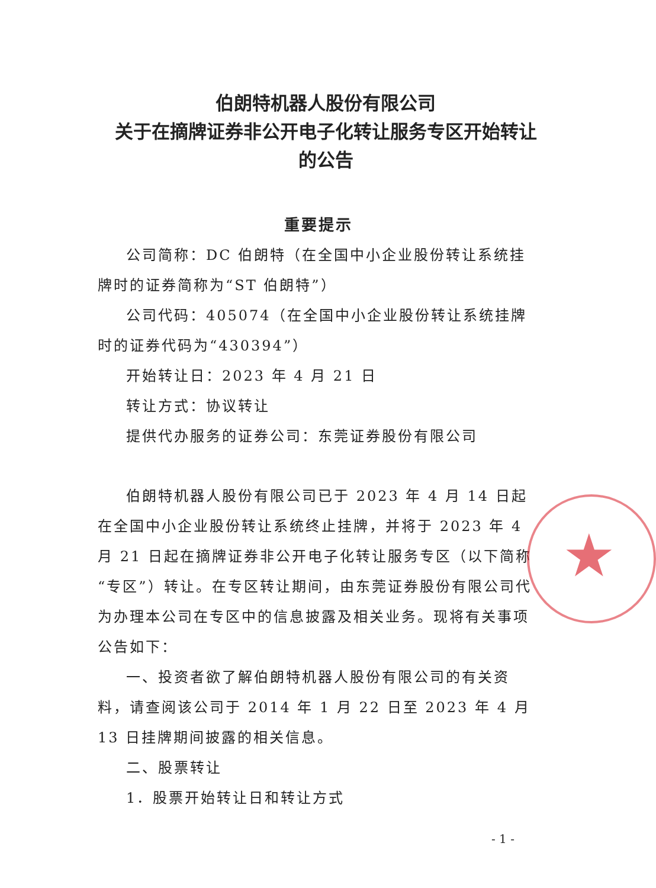伯朗特机器人股份有限公司
关于在摘牌证券非公开电子化转让服务专区开始转让
的公告
重要提示
公司简称：DC 伯朗特（在全国中小企业股份转让系统挂牌时的证券简称为“ST 伯朗特”）
公司代码：405074（在全国中小企业股份转让系统挂牌时的证券代码为“430394”）
开始转让日：2023 年 4 月 21 日
转让方式：协议转让
提供代办服务的证券公司：东莞证券股份有限公司
伯朗特机器人股份有限公司已于 2023 年 4 月 14 日起在全国中小企业股份转让系统终止挂牌，并将于 2023 年 4 月 21 日起在摘牌证券非公开电子化转让服务专区（以下简称“专区”）转让。在专区转让期间，由东莞证券股份有限公司代为办理本公司在专区中的信息披露及相关业务。现将有关事项公告如下：
一、投资者欲了解伯朗特机器人股份有限公司的有关资料，请查阅该公司于 2014 年 1 月 22 日至 2023 年 4 月 13 日挂牌期间披露的相关信息。
二、股票转让
1．股票开始转让日和转让方式
★
- 1 -